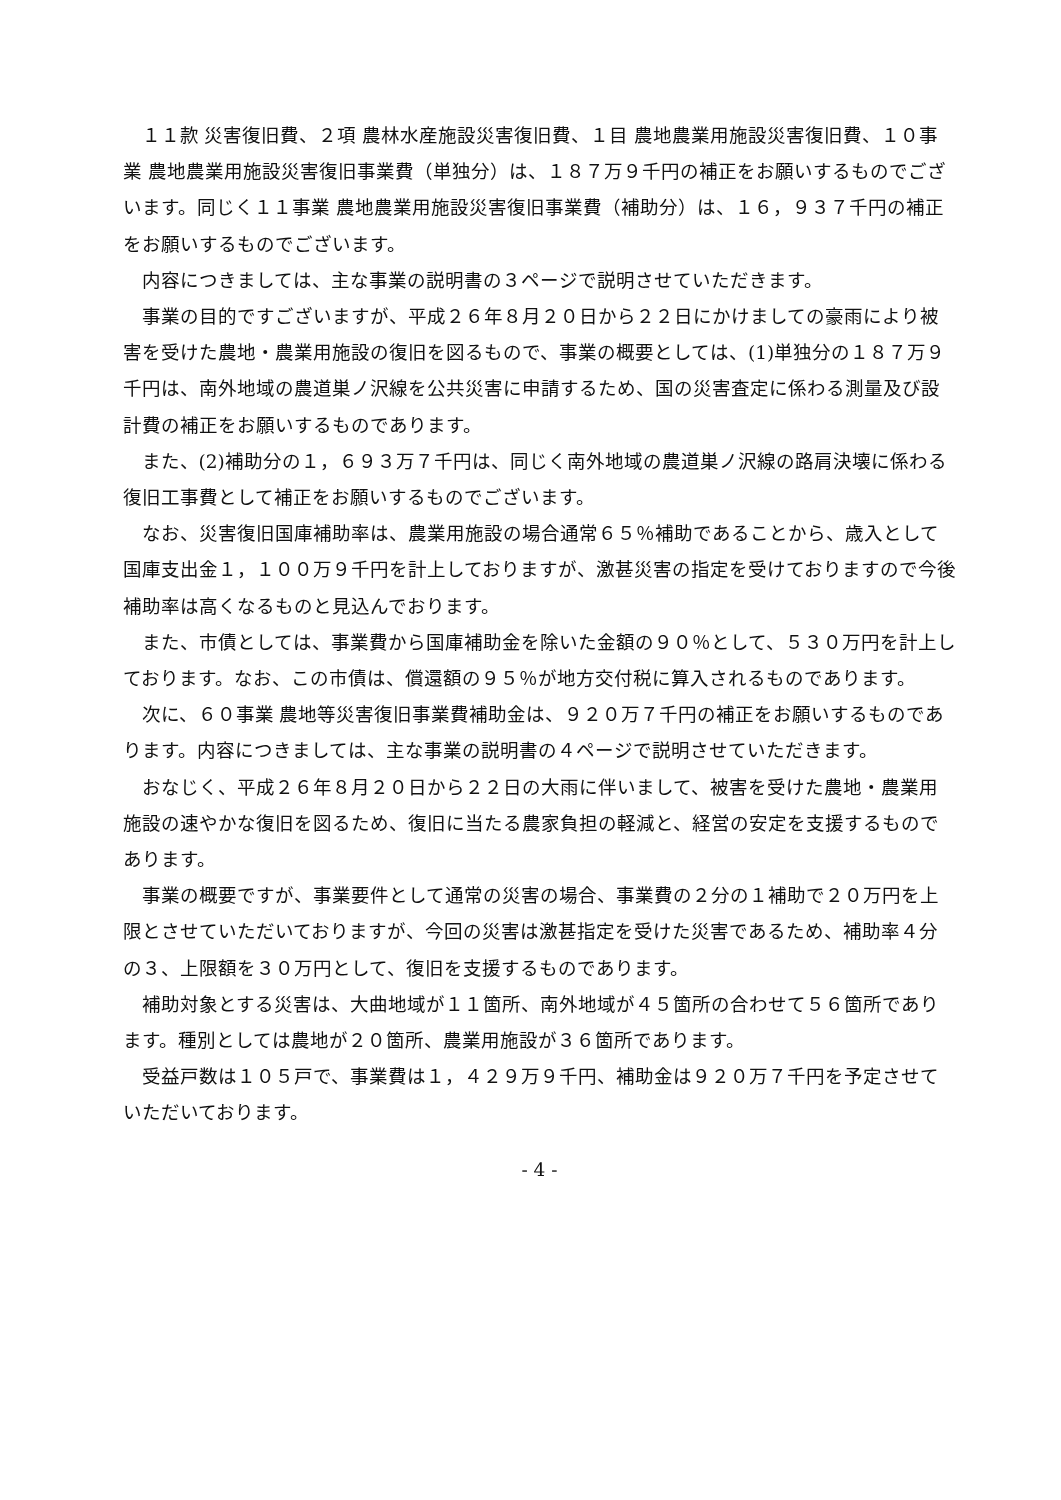１１款 災害復旧費、２項 農林水産施設災害復旧費、１目 農地農業用施設災害復旧費、１０事業 農地農業用施設災害復旧事業費（単独分）は、１８７万９千円の補正をお願いするものでございます。同じく１１事業 農地農業用施設災害復旧事業費（補助分）は、１６，９３７千円の補正をお願いするものでございます。
内容につきましては、主な事業の説明書の３ページで説明させていただきます。
事業の目的ですございますが、平成２６年８月２０日から２２日にかけましての豪雨により被害を受けた農地・農業用施設の復旧を図るもので、事業の概要としては、(1)単独分の１８７万９千円は、南外地域の農道巣ノ沢線を公共災害に申請するため、国の災害査定に係わる測量及び設計費の補正をお願いするものであります。
また、(2)補助分の１，６９３万７千円は、同じく南外地域の農道巣ノ沢線の路肩決壊に係わる復旧工事費として補正をお願いするものでございます。
なお、災害復旧国庫補助率は、農業用施設の場合通常６５％補助であることから、歳入として国庫支出金１，１００万９千円を計上しておりますが、激甚災害の指定を受けておりますので今後補助率は高くなるものと見込んでおります。
また、市債としては、事業費から国庫補助金を除いた金額の９０％として、５３０万円を計上しております。なお、この市債は、償還額の９５％が地方交付税に算入されるものであります。
次に、６０事業 農地等災害復旧事業費補助金は、９２０万７千円の補正をお願いするものであります。内容につきましては、主な事業の説明書の４ページで説明させていただきます。
おなじく、平成２６年８月２０日から２２日の大雨に伴いまして、被害を受けた農地・農業用施設の速やかな復旧を図るため、復旧に当たる農家負担の軽減と、経営の安定を支援するものであります。
事業の概要ですが、事業要件として通常の災害の場合、事業費の２分の１補助で２０万円を上限とさせていただいておりますが、今回の災害は激甚指定を受けた災害であるため、補助率４分の３、上限額を３０万円として、復旧を支援するものであります。
補助対象とする災害は、大曲地域が１１箇所、南外地域が４５箇所の合わせて５６箇所であります。種別としては農地が２０箇所、農業用施設が３６箇所であります。
受益戸数は１０５戸で、事業費は１，４２９万９千円、補助金は９２０万７千円を予定させていただいております。
- 4 -